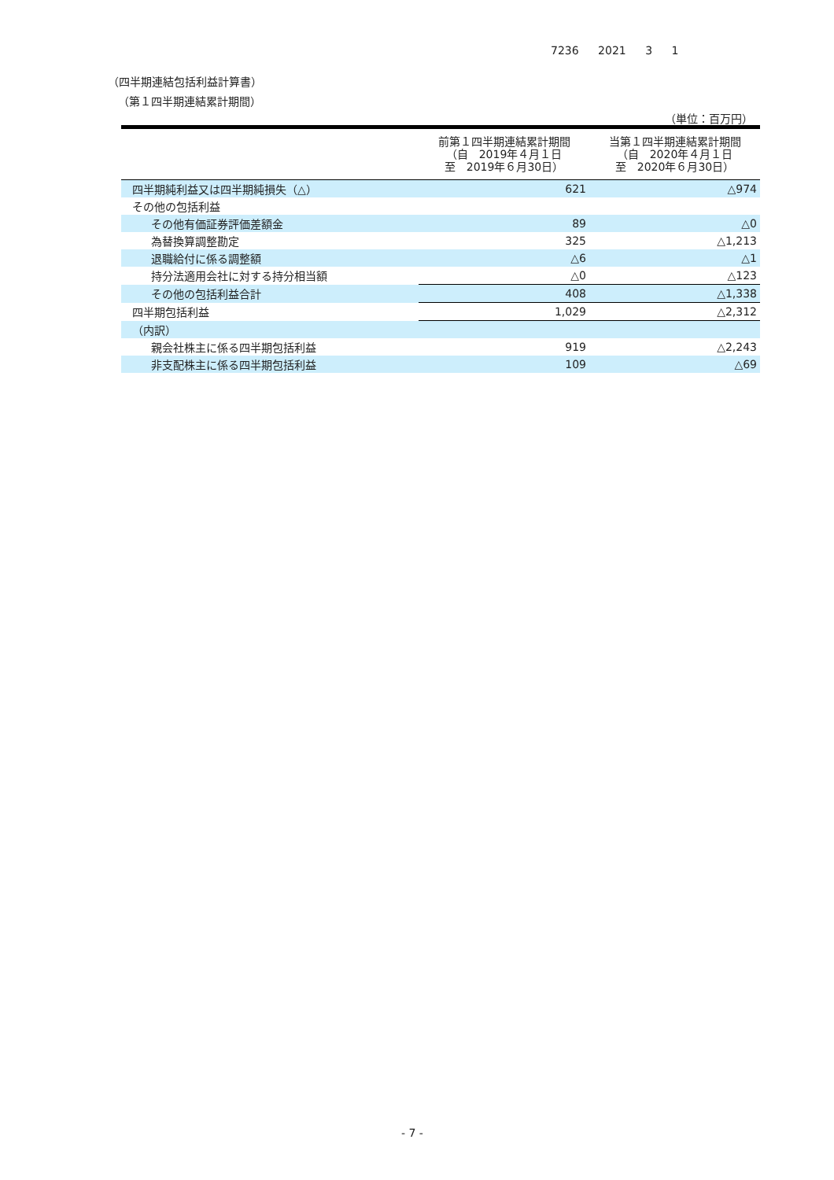7236 2021 3 1
（四半期連結包括利益計算書）
（第１四半期連結累計期間）
（単位：百万円）
| | 前第１四半期連結累計期間 （自 2019年４月１日 至 2019年６月30日） | 当第１四半期連結累計期間 （自 2020年４月１日 至 2020年６月30日） |
| --- | --- | --- |
| 四半期純利益又は四半期純損失（△） | 621 | △974 |
| その他の包括利益 | | |
| その他有価証券評価差額金 | 89 | △0 |
| 為替換算調整勘定 | 325 | △1,213 |
| 退職給付に係る調整額 | △6 | △1 |
| 持分法適用会社に対する持分相当額 | △0 | △123 |
| その他の包括利益合計 | 408 | △1,338 |
| 四半期包括利益 | 1,029 | △2,312 |
| （内訳） | | |
| 親会社株主に係る四半期包括利益 | 919 | △2,243 |
| 非支配株主に係る四半期包括利益 | 109 | △69 |
- 7 -